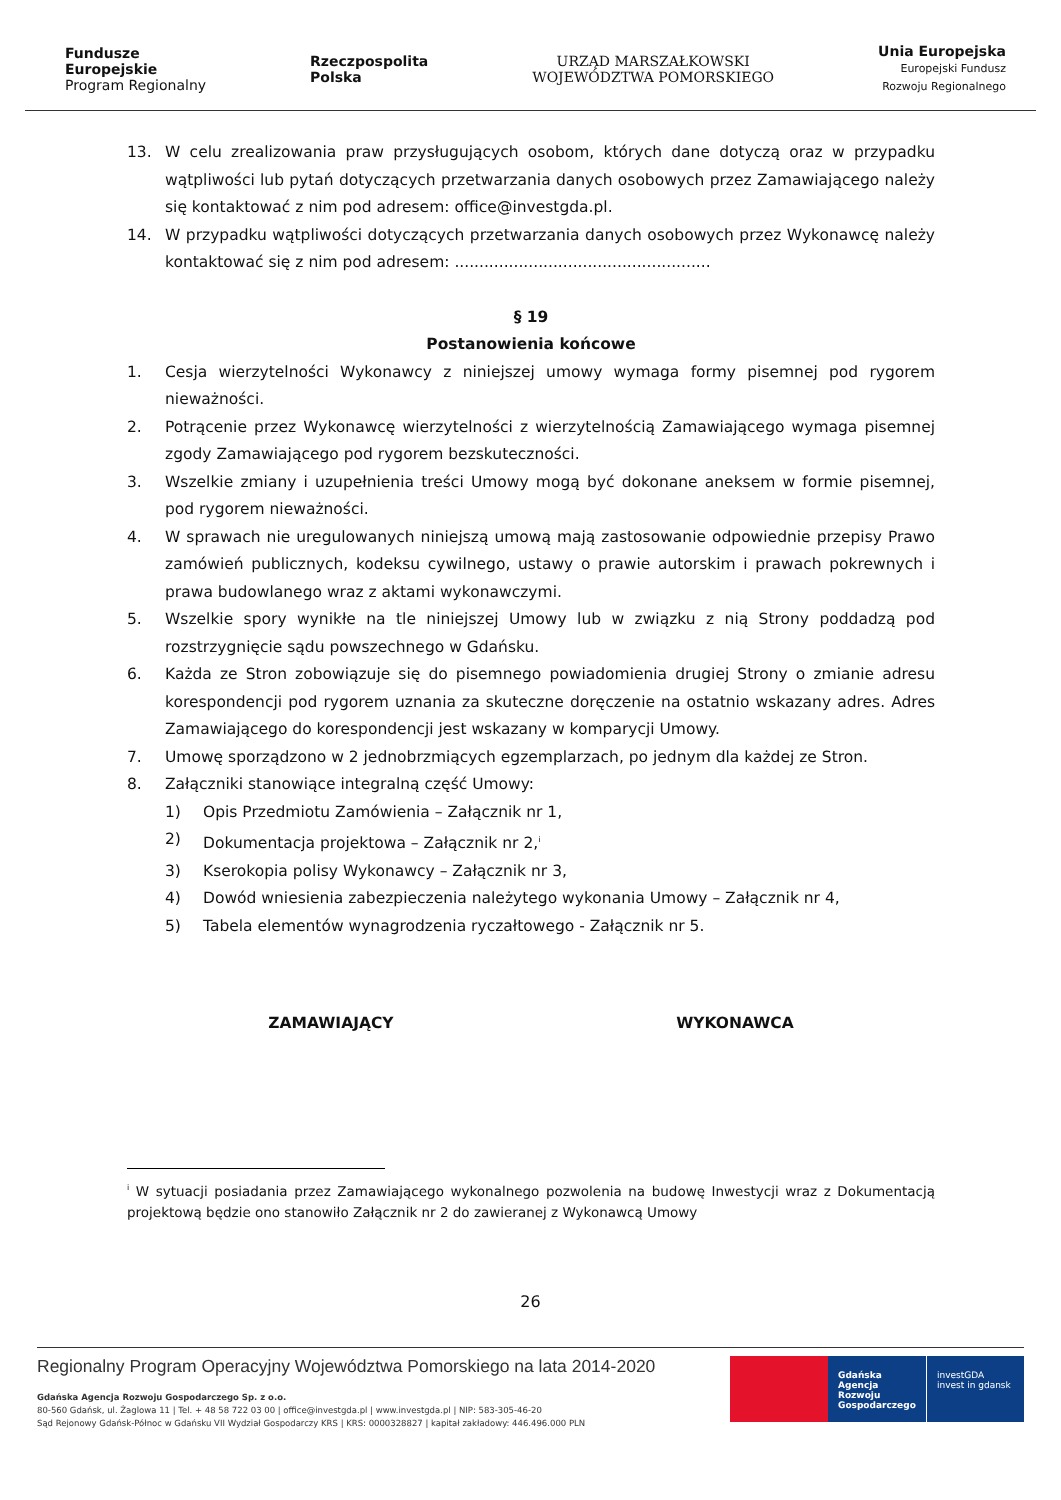Fundusze
Europejskie
Program Regionalny
Rzeczpospolita
Polska
URZĄD MARSZAŁKOWSKI
WOJEWÓDZTWA POMORSKIEGO
Unia Europejska
Europejski Fundusz
Rozwoju Regionalnego
13. W celu zrealizowania praw przysługujących osobom, których dane dotyczą oraz w przypadku wątpliwości lub pytań dotyczących przetwarzania danych osobowych przez Zamawiającego należy się kontaktować z nim pod adresem: office@investgda.pl.
14. W przypadku wątpliwości dotyczących przetwarzania danych osobowych przez Wykonawcę należy kontaktować się z nim pod adresem: ....................................................
§ 19
Postanowienia końcowe
1. Cesja wierzytelności Wykonawcy z niniejszej umowy wymaga formy pisemnej pod rygorem nieważności.
2. Potrącenie przez Wykonawcę wierzytelności z wierzytelnością Zamawiającego wymaga pisemnej zgody Zamawiającego pod rygorem bezskuteczności.
3. Wszelkie zmiany i uzupełnienia treści Umowy mogą być dokonane aneksem w formie pisemnej, pod rygorem nieważności.
4. W sprawach nie uregulowanych niniejszą umową mają zastosowanie odpowiednie przepisy Prawo zamówień publicznych, kodeksu cywilnego, ustawy o prawie autorskim i prawach pokrewnych i prawa budowlanego wraz z aktami wykonawczymi.
5. Wszelkie spory wynikłe na tle niniejszej Umowy lub w związku z nią Strony poddadzą pod rozstrzygnięcie sądu powszechnego w Gdańsku.
6. Każda ze Stron zobowiązuje się do pisemnego powiadomienia drugiej Strony o zmianie adresu korespondencji pod rygorem uznania za skuteczne doręczenie na ostatnio wskazany adres. Adres Zamawiającego do korespondencji jest wskazany w komparycji Umowy.
7. Umowę sporządzono w 2 jednobrzmiących egzemplarzach, po jednym dla każdej ze Stron.
8. Załączniki stanowiące integralną część Umowy:
1) Opis Przedmiotu Zamówienia – Załącznik nr 1,
2) Dokumentacja projektowa – Załącznik nr 2,<sup>i</sup>
3) Kserokopia polisy Wykonawcy – Załącznik nr 3,
4) Dowód wniesienia zabezpieczenia należytego wykonania Umowy – Załącznik nr 4,
5) Tabela elementów wynagrodzenia ryczałtowego - Załącznik nr 5.
ZAMAWIAJĄCY WYKONAWCA
<sup>i</sup> W sytuacji posiadania przez Zamawiającego wykonalnego pozwolenia na budowę Inwestycji wraz z Dokumentacją projektową będzie ono stanowiło Załącznik nr 2 do zawieranej z Wykonawcą Umowy
26
Regionalny Program Operacyjny Województwa Pomorskiego na lata 2014-2020
Gdańska Agencja Rozwoju Gospodarczego Sp. z o.o.
80-560 Gdańsk, ul. Żaglowa 11 | Tel. + 48 58 722 03 00 | office@investgda.pl | www.investgda.pl | NIP: 583-305-46-20
Sąd Rejonowy Gdańsk-Północ w Gdańsku VII Wydział Gospodarczy KRS | KRS: 0000328827 | kapitał zakładowy: 446.496.000 PLN
Gdańska Agencja Rozwoju Gospodarczego
investGDA
invest in gdansk